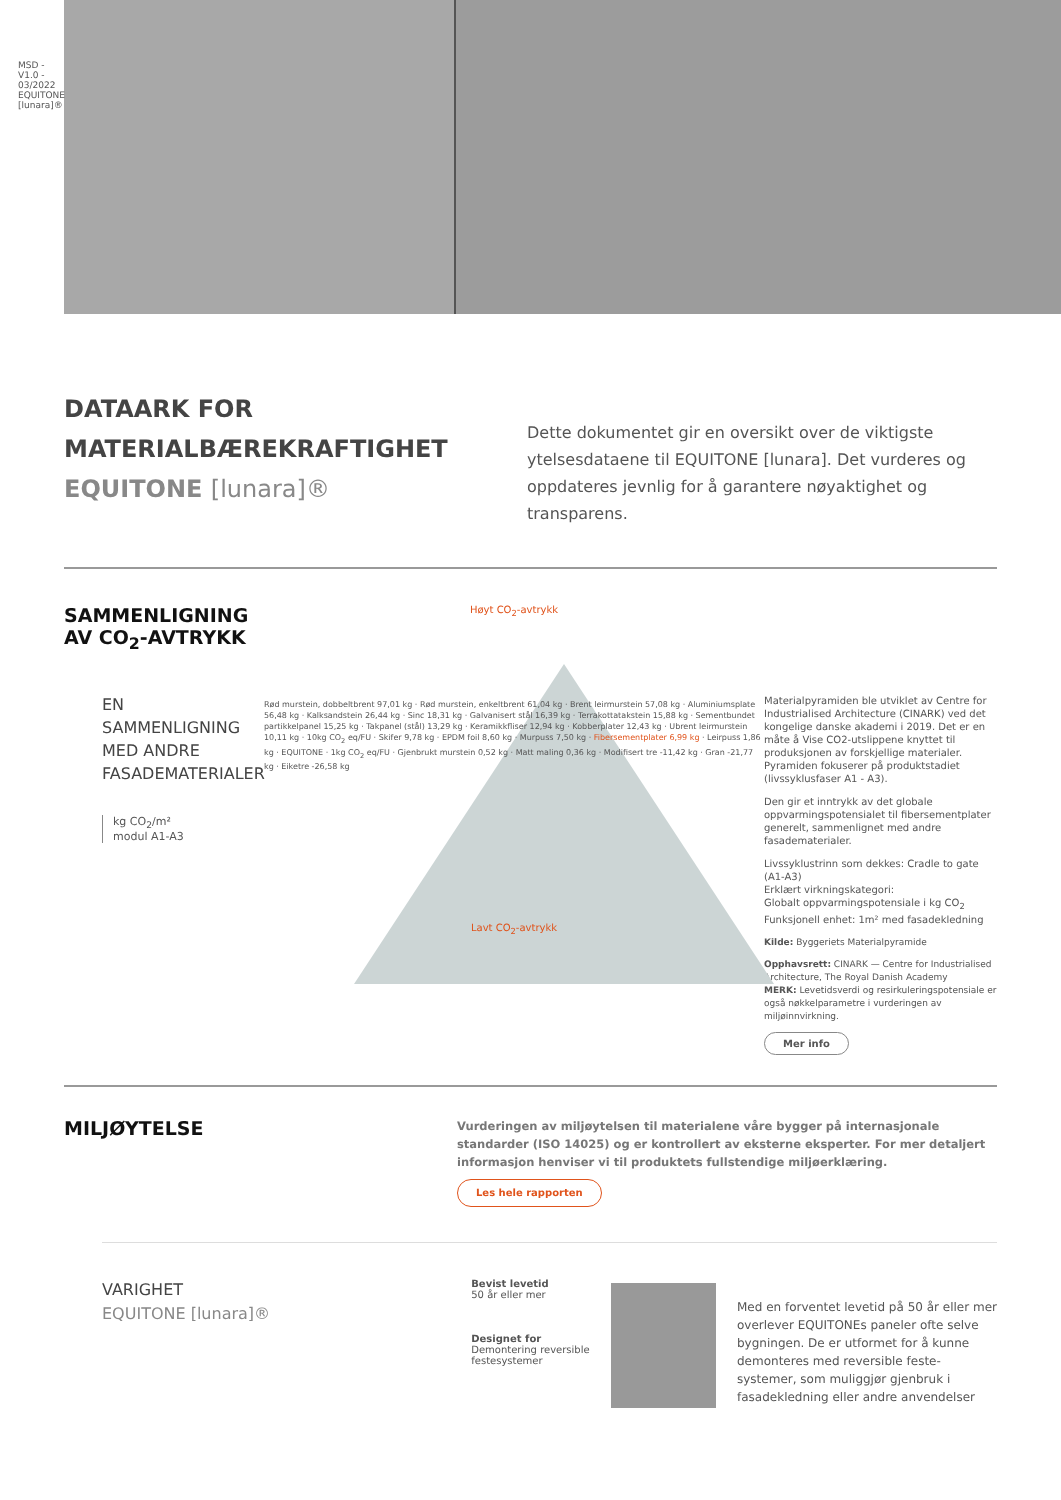MSD - V1.0 - 03/2022
EQUITONE [lunara]®
DATAARK FOR
MATERIALBÆREKRAFTIGHET
EQUITONE [lunara]®
Dette dokumentet gir en oversikt over de viktigste ytelsesdataene til EQUITONE [lunara]. Det vurderes og oppdateres jevnlig for å garantere nøyaktighet og transparens.
SAMMENLIGNING
AV CO<sub>2</sub>-AVTRYKK
EN SAMMENLIGNING MED ANDRE FASADEMATERIALER
kg CO<sub>2</sub>/m²
modul A1-A3
Høyt CO<sub>2</sub>-avtrykk
Rød murstein, dobbeltbrent 97,01 kg · Rød murstein, enkeltbrent 61,04 kg · Brent leirmurstein 57,08 kg · Aluminiumsplate 56,48 kg · Kalksandstein 26,44 kg · Sinc 18,31 kg · Galvanisert stål 16,39 kg · Terrakottatakstein 15,88 kg · Sementbundet partikkelpanel 15,25 kg · Takpanel (stål) 13,29 kg · Keramikkfliser 12,94 kg · Kobberplater 12,43 kg · Ubrent leirmurstein 10,11 kg · 10kg CO<sub>2</sub> eq/FU · Skifer 9,78 kg · EPDM foil 8,60 kg · Murpuss 7,50 kg · Fibersementplater 6,99 kg · Leirpuss 1,86 kg · EQUITONE · 1kg CO<sub>2</sub> eq/FU · Gjenbrukt murstein 0,52 kg · Matt maling 0,36 kg · Modifisert tre -11,42 kg · Gran -21,77 kg · Eiketre -26,58 kg
Lavt CO<sub>2</sub>-avtrykk
Materialpyramiden ble utviklet av Centre for Industrialised Architecture (CINARK) ved det kongelige danske akademi i 2019. Det er en måte å Vise CO2-utslippene knyttet til produksjonen av forskjellige materialer. Pyramiden fokuserer på produktstadiet (livssyklusfaser A1 - A3).
Den gir et inntrykk av det globale oppvarmingspotensialet til fibersementplater generelt, sammenlignet med andre fasadematerialer.
Livssyklustrinn som dekkes: Cradle to gate (A1-A3)
Erklært virkningskategori:
Globalt oppvarmingspotensiale i kg CO<sub>2</sub>
Funksjonell enhet: 1m² med fasadekledning
Kilde: Byggeriets Materialpyramide
Opphavsrett: CINARK — Centre for Industrialised Architecture, The Royal Danish Academy
MERK: Levetidsverdi og resirkuleringspotensiale er også nøkkelparametre i vurderingen av miljøinnvirkning.
Mer info
MILJØYTELSE
Vurderingen av miljøytelsen til materialene våre bygger på internasjonale standarder (ISO 14025) og er kontrollert av eksterne eksperter. For mer detaljert informasjon henviser vi til produktets fullstendige miljøerklæring.
Les hele rapporten
VARIGHET
EQUITONE [lunara]®
Bevist levetid
50 år eller mer
Designet for
Demontering reversible
festesystemer
Med en forventet levetid på 50 år eller mer overlever EQUITONEs paneler ofte selve bygningen. De er utformet for å kunne demonteres med reversible feste-systemer, som muliggjør gjenbruk i fasadekledning eller andre anvendelser